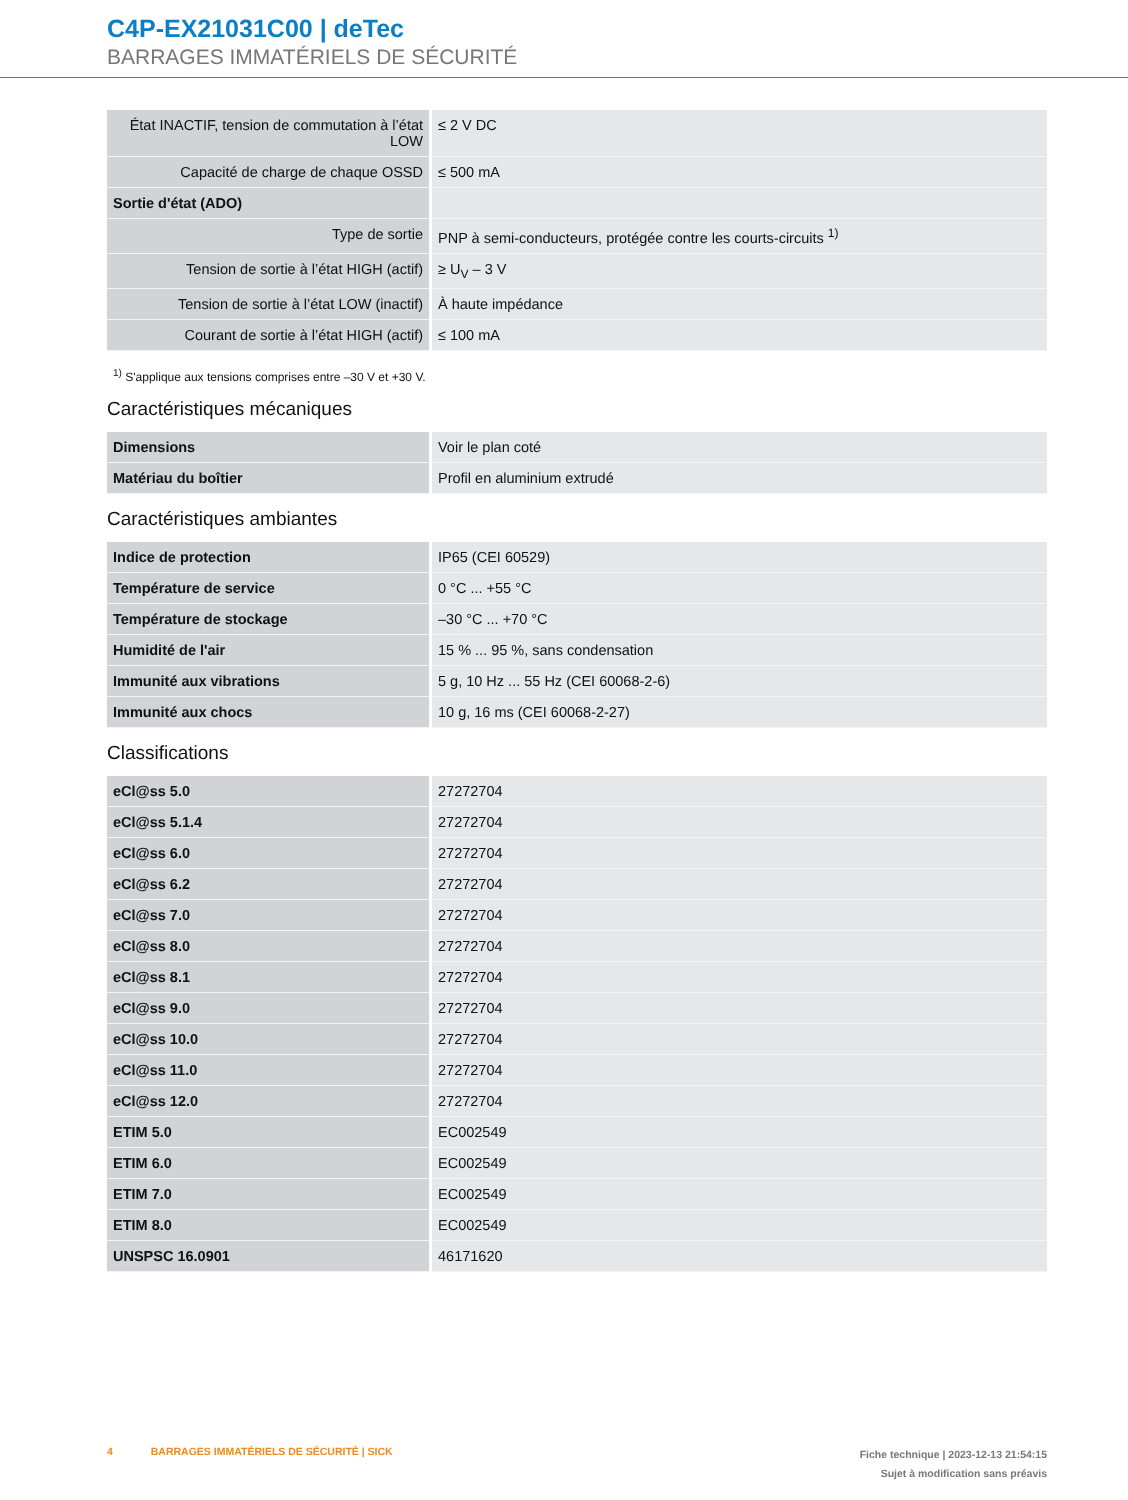C4P-EX21031C00 | deTec
BARRAGES IMMATÉRIELS DE SÉCURITÉ
| État INACTIF, tension de commutation à l’état LOW | ≤ 2 V DC |
| Capacité de charge de chaque OSSD | ≤ 500 mA |
| Sortie d'état (ADO) | |
| Type de sortie | PNP à semi-conducteurs, protégée contre les courts-circuits <sup>1)</sup> |
| Tension de sortie à l’état HIGH (actif) | ≥ U<sub>V</sub> – 3 V |
| Tension de sortie à l’état LOW (inactif) | À haute impédance |
| Courant de sortie à l’état HIGH (actif) | ≤ 100 mA |
<sup>1)</sup> S'applique aux tensions comprises entre –30 V et +30 V.
Caractéristiques mécaniques
| Dimensions | Voir le plan coté |
| Matériau du boîtier | Profil en aluminium extrudé |
Caractéristiques ambiantes
| Indice de protection | IP65 (CEI 60529) |
| Température de service | 0 °C ... +55 °C |
| Température de stockage | –30 °C ... +70 °C |
| Humidité de l'air | 15 % ... 95 %, sans condensation |
| Immunité aux vibrations | 5 g, 10 Hz ... 55 Hz (CEI 60068-2-6) |
| Immunité aux chocs | 10 g, 16 ms (CEI 60068-2-27) |
Classifications
| eCl@ss 5.0 | 27272704 |
| eCl@ss 5.1.4 | 27272704 |
| eCl@ss 6.0 | 27272704 |
| eCl@ss 6.2 | 27272704 |
| eCl@ss 7.0 | 27272704 |
| eCl@ss 8.0 | 27272704 |
| eCl@ss 8.1 | 27272704 |
| eCl@ss 9.0 | 27272704 |
| eCl@ss 10.0 | 27272704 |
| eCl@ss 11.0 | 27272704 |
| eCl@ss 12.0 | 27272704 |
| ETIM 5.0 | EC002549 |
| ETIM 6.0 | EC002549 |
| ETIM 7.0 | EC002549 |
| ETIM 8.0 | EC002549 |
| UNSPSC 16.0901 | 46171620 |
4 BARRAGES IMMATÉRIELS DE SÉCURITÉ | SICK
Fiche technique | 2023-12-13 21:54:15
Sujet à modification sans préavis